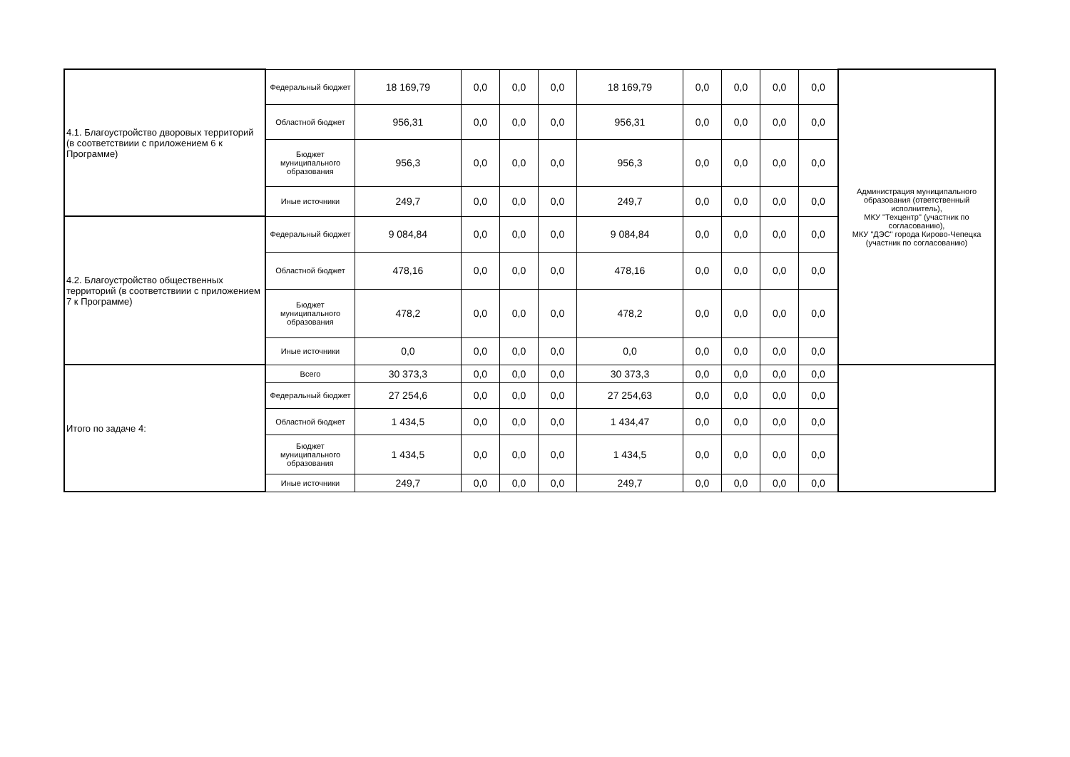| 4.1. Благоустройство дворовых территорий (в соответствиии с приложением 6 к Программе) | Федеральный бюджет | 18 169,79 | 0,0 | 0,0 | 0,0 | 18 169,79 | 0,0 | 0,0 | 0,0 | 0,0 | Администрация муниципального образования (ответственный исполнитель), МКУ "Техцентр" (участник по согласованию), МКУ "ДЭС" города Кирово-Чепецка (участник по согласованию) |
| | Областной бюджет | 956,31 | 0,0 | 0,0 | 0,0 | 956,31 | 0,0 | 0,0 | 0,0 | 0,0 | |
| | Бюджет муниципального образования | 956,3 | 0,0 | 0,0 | 0,0 | 956,3 | 0,0 | 0,0 | 0,0 | 0,0 | |
| | Иные источники | 249,7 | 0,0 | 0,0 | 0,0 | 249,7 | 0,0 | 0,0 | 0,0 | 0,0 | |
| 4.2. Благоустройство общественных территорий (в соответствиии с приложением 7 к Программе) | Федеральный бюджет | 9 084,84 | 0,0 | 0,0 | 0,0 | 9 084,84 | 0,0 | 0,0 | 0,0 | 0,0 | |
| | Областной бюджет | 478,16 | 0,0 | 0,0 | 0,0 | 478,16 | 0,0 | 0,0 | 0,0 | 0,0 | |
| | Бюджет муниципального образования | 478,2 | 0,0 | 0,0 | 0,0 | 478,2 | 0,0 | 0,0 | 0,0 | 0,0 | |
| | Иные источники | 0,0 | 0,0 | 0,0 | 0,0 | 0,0 | 0,0 | 0,0 | 0,0 | 0,0 | |
| Итого по задаче 4: | Всего | 30 373,3 | 0,0 | 0,0 | 0,0 | 30 373,3 | 0,0 | 0,0 | 0,0 | 0,0 | |
| | Федеральный бюджет | 27 254,6 | 0,0 | 0,0 | 0,0 | 27 254,63 | 0,0 | 0,0 | 0,0 | 0,0 | |
| | Областной бюджет | 1 434,5 | 0,0 | 0,0 | 0,0 | 1 434,47 | 0,0 | 0,0 | 0,0 | 0,0 | |
| | Бюджет муниципального образования | 1 434,5 | 0,0 | 0,0 | 0,0 | 1 434,5 | 0,0 | 0,0 | 0,0 | 0,0 | |
| | Иные источники | 249,7 | 0,0 | 0,0 | 0,0 | 249,7 | 0,0 | 0,0 | 0,0 | 0,0 | |